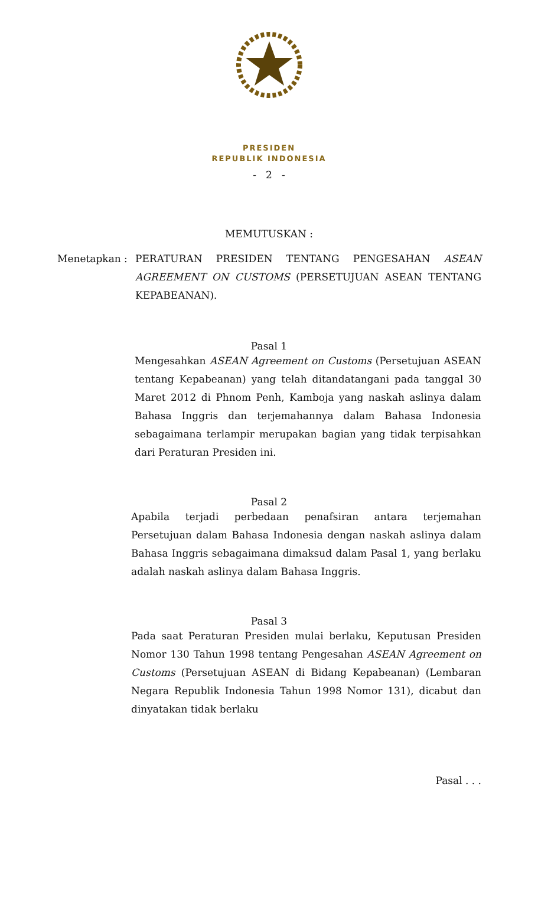PRESIDEN
REPUBLIK INDONESIA
- 2 -
MEMUTUSKAN :
Menetapkan : PERATURAN PRESIDEN TENTANG PENGESAHAN ASEAN AGREEMENT ON CUSTOMS (PERSETUJUAN ASEAN TENTANG KEPABEANAN).
Pasal 1
Mengesahkan ASEAN Agreement on Customs (Persetujuan ASEAN tentang Kepabeanan) yang telah ditandatangani pada tanggal 30 Maret 2012 di Phnom Penh, Kamboja yang naskah aslinya dalam Bahasa Inggris dan terjemahannya dalam Bahasa Indonesia sebagaimana terlampir merupakan bagian yang tidak terpisahkan dari Peraturan Presiden ini.
Pasal 2
Apabila terjadi perbedaan penafsiran antara terjemahan Persetujuan dalam Bahasa Indonesia dengan naskah aslinya dalam Bahasa Inggris sebagaimana dimaksud dalam Pasal 1, yang berlaku adalah naskah aslinya dalam Bahasa Inggris.
Pasal 3
Pada saat Peraturan Presiden mulai berlaku, Keputusan Presiden Nomor 130 Tahun 1998 tentang Pengesahan ASEAN Agreement on Customs (Persetujuan ASEAN di Bidang Kepabeanan) (Lembaran Negara Republik Indonesia Tahun 1998 Nomor 131), dicabut dan dinyatakan tidak berlaku
Pasal . . .